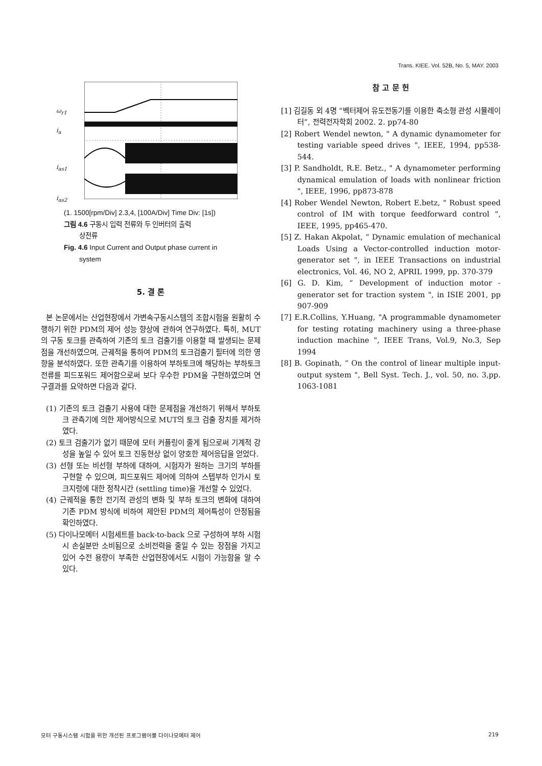Trans. KIEE. Vol. 52B, No. 5, MAY. 2003
ω<sub>r1</sub>
i<sub>a</sub>
i<sub>as1</sub>
i<sub>as2</sub>
(1. 1500[rpm/Div] 2.3,4, [100A/Div] Time Div: [1s])
그림 4.6 구동시 입력 전류와 두 인버터의 출력
상전류
Fig. 4.6 Input Current and Output phase current in
system
5. 결 론
본 논문에서는 산업현장에서 가변속구동시스템의 조합시험을 원활히 수행하기 위한 PDM의 제어 성능 향상에 관하여 연구하였다. 특히, MUT의 구동 토크를 관측하여 기존의 토크 검출기를 이용할 때 발생되는 문제점을 개선하였으며, 근궤적을 통하여 PDM의 토크검출기 필터에 의한 영향을 분석하였다. 또한 관측기를 이용하여 부하토크에 해당하는 부하토크 전류를 피드포워드 제어함으로써 보다 우수한 PDM을 구현하였으며 연구결과를 요약하면 다음과 같다.
(1) 기존의 토크 검출기 사용에 대한 문제점을 개선하기 위해서 부하토크 관측기에 의한 제어방식으로 MUT의 토크 검출 장치를 제거하였다.
(2) 토크 검출기가 없기 때문에 모터 커플링이 줄게 됨으로써 기계적 강성을 높일 수 있어 토크 진동현상 없이 양호한 제어응답을 얻었다.
(3) 선형 또는 비선형 부하에 대하여, 시험자가 원하는 크기의 부하를 구현할 수 있으며, 피드포워드 제어에 의하여 스텝부하 인가시 토크지령에 대한 정착시간 (settling time)을 개선할 수 있었다.
(4) 근궤적을 통한 전기적 관성의 변화 및 부하 토크의 변화에 대하여 기존 PDM 방식에 비하여 제안된 PDM의 제어특성이 안정됨을 확인하였다.
(5) 다이나모메터 시험세트를 back-to-back 으로 구성하여 부하 시험시 손실분만 소비됨으로 소비전력을 줄일 수 있는 장점을 가지고 있어 수전 용량이 부족한 산업현장에서도 시험이 가능함을 알 수 있다.
참 고 문 헌
[1] 김길동 외 4명 “벡터제어 유도전동기를 이용한 축소형 관성 시뮬레이터”, 전력전자학회 2002. 2. pp74-80
[2] Robert Wendel newton, " A dynamic dynamometer for testing variable speed drives ", IEEE, 1994, pp538-544.
[3] P. Sandholdt, R.E. Betz., " A dynamometer performing dynamical emulation of loads with nonlinear friction ", IEEE, 1996, pp873-878
[4] Rober Wendel Newton, Robert E.betz, " Robust speed control of IM with torque feedforward control ", IEEE, 1995, pp465-470.
[5] Z. Hakan Akpolat, “ Dynamic emulation of mechanical Loads Using a Vector-controlled induction motor-generator set ", in IEEE Transactions on industrial electronics, Vol. 46, NO 2, APRIL 1999, pp. 370-379
[6] G. D. Kim, “ Development of induction motor -generator set for traction system ", in ISIE 2001, pp 907-909
[7] E.R.Collins, Y.Huang, "A programmable dynamometer for testing rotating machinery using a three-phase induction machine ", IEEE Trans, Vol.9, No.3, Sep 1994
[8] B. Gopinath, “ On the control of linear multiple input-output system ", Bell Syst. Tech. J., vol. 50, no. 3,pp. 1063-1081
모터 구동시스템 시험을 위한 개선된 프로그램어블 다이나모메터 제어 219